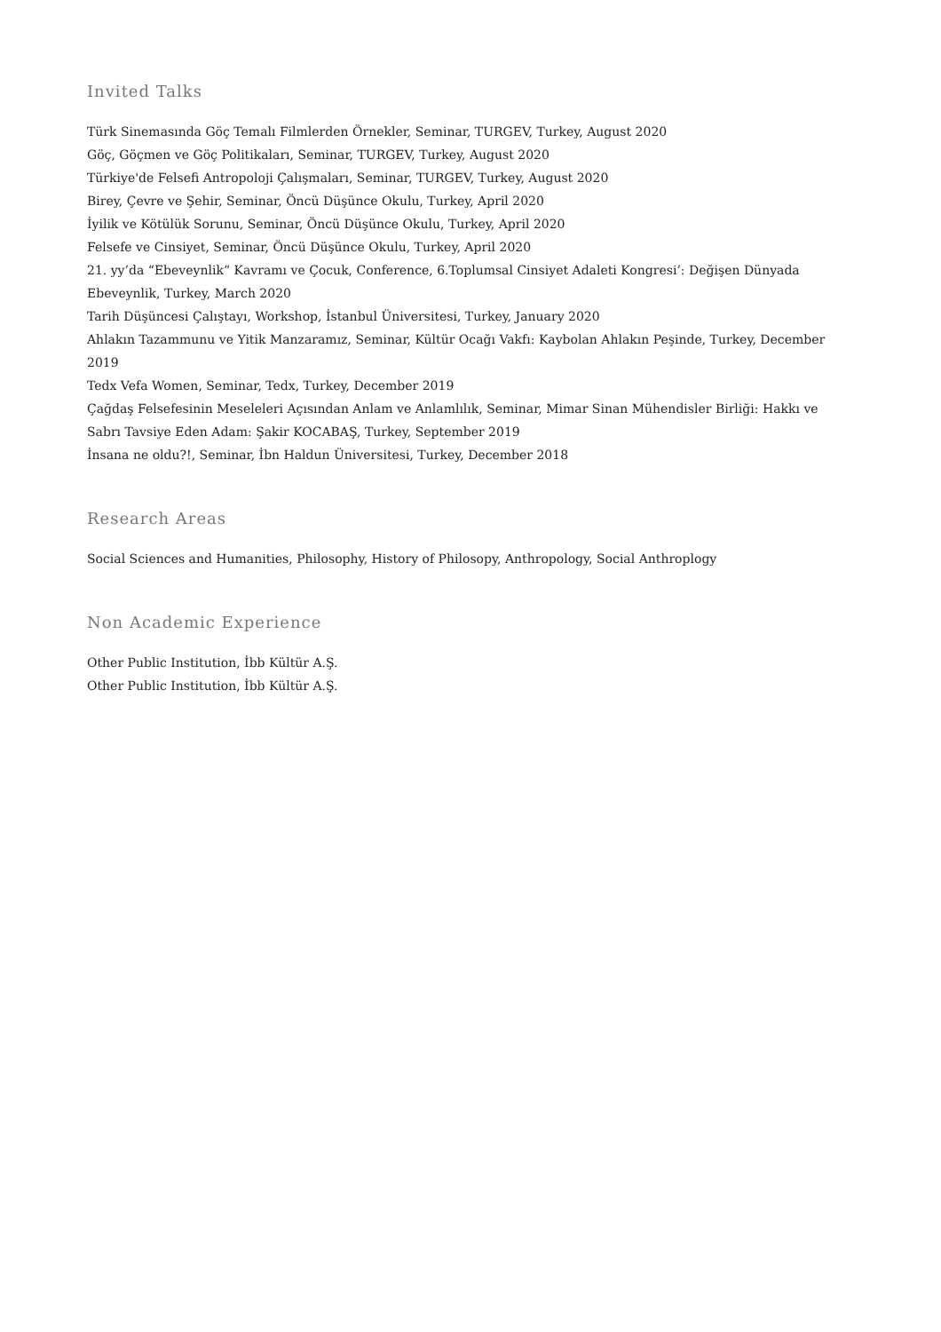Invited Talks
Türk Sinemasında Göç Temalı Filmlerden Örnekler, Seminar, TURGEV, Turkey, August 2020
Göç, Göçmen ve Göç Politikaları, Seminar, TURGEV, Turkey, August 2020
Türkiye'de Felsefi Antropoloji Çalışmaları, Seminar, TURGEV, Turkey, August 2020
Birey, Çevre ve Şehir, Seminar, Öncü Düşünce Okulu, Turkey, April 2020
İyilik ve Kötülük Sorunu, Seminar, Öncü Düşünce Okulu, Turkey, April 2020
Felsefe ve Cinsiyet, Seminar, Öncü Düşünce Okulu, Turkey, April 2020
21. yy’da “Ebeveynlik” Kavramı ve Çocuk, Conference, 6.Toplumsal Cinsiyet Adaleti Kongresi’: Değişen Dünyada Ebeveynlik, Turkey, March 2020
Tarih Düşüncesi Çalıştayı, Workshop, İstanbul Üniversitesi, Turkey, January 2020
Ahlakın Tazammunu ve Yitik Manzaramız, Seminar, Kültür Ocağı Vakfı: Kaybolan Ahlakın Peşinde, Turkey, December 2019
Tedx Vefa Women, Seminar, Tedx, Turkey, December 2019
Çağdaş Felsefesinin Meseleleri Açısından Anlam ve Anlamlılık, Seminar, Mimar Sinan Mühendisler Birliği: Hakkı ve Sabrı Tavsiye Eden Adam: Şakir KOCABAŞ, Turkey, September 2019
İnsana ne oldu?!, Seminar, İbn Haldun Üniversitesi, Turkey, December 2018
Research Areas
Social Sciences and Humanities, Philosophy, History of Philosopy, Anthropology, Social Anthroplogy
Non Academic Experience
Other Public Institution, İbb Kültür A.Ş.
Other Public Institution, İbb Kültür A.Ş.